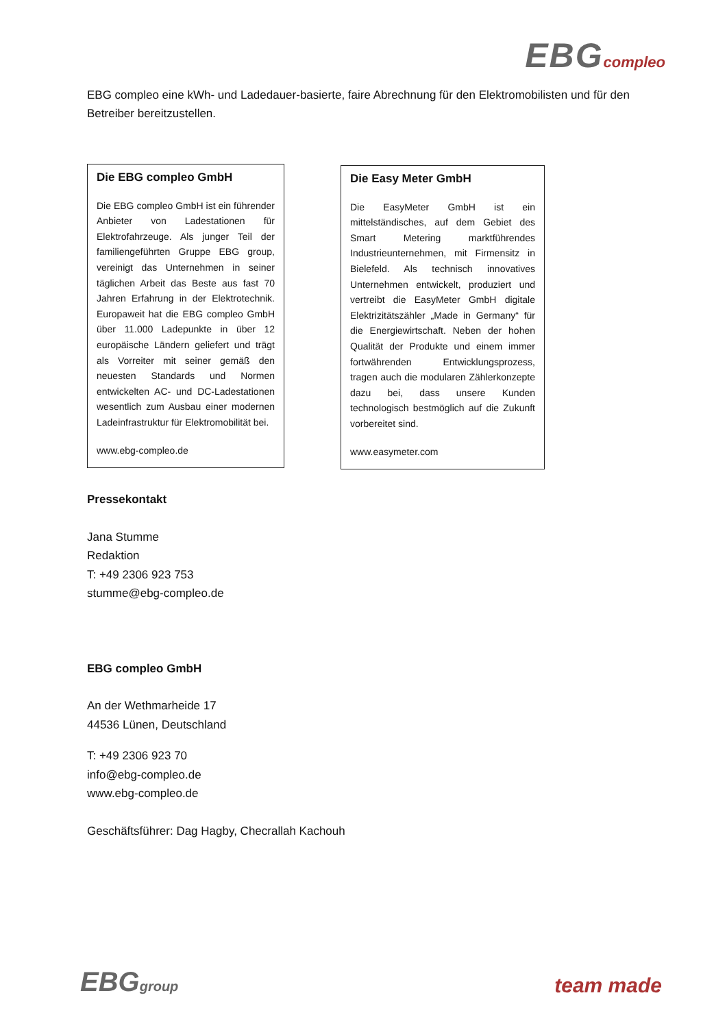EBG compleo
EBG compleo eine kWh- und Ladedauer-basierte, faire Abrechnung für den Elektromobilisten und für den Betreiber bereitzustellen.
Die EBG compleo GmbH
Die EBG compleo GmbH ist ein führender Anbieter von Ladestationen für Elektrofahrzeuge. Als junger Teil der familiengeführten Gruppe EBG group, vereinigt das Unternehmen in seiner täglichen Arbeit das Beste aus fast 70 Jahren Erfahrung in der Elektrotechnik. Europaweit hat die EBG compleo GmbH über 11.000 Ladepunkte in über 12 europäische Ländern geliefert und trägt als Vorreiter mit seiner gemäß den neuesten Standards und Normen entwickelten AC- und DC-Ladestationen wesentlich zum Ausbau einer modernen Ladeinfrastruktur für Elektromobilität bei.
www.ebg-compleo.de
Die Easy Meter GmbH
Die EasyMeter GmbH ist ein mittelständisches, auf dem Gebiet des Smart Metering marktführendes Industrieunternehmen, mit Firmensitz in Bielefeld. Als technisch innovatives Unternehmen entwickelt, produziert und vertreibt die EasyMeter GmbH digitale Elektrizitätszähler „Made in Germany“ für die Energiewirtschaft. Neben der hohen Qualität der Produkte und einem immer fortwährenden Entwicklungsprozess, tragen auch die modularen Zählerkonzepte dazu bei, dass unsere Kunden technologisch bestmöglich auf die Zukunft vorbereitet sind.
www.easymeter.com
Pressekontakt
Jana Stumme
Redaktion
T: +49 2306 923 753
stumme@ebg-compleo.de
EBG compleo GmbH
An der Wethmarheide 17
44536 Lünen, Deutschland
T: +49 2306 923 70
info@ebg-compleo.de
www.ebg-compleo.de
Geschäftsführer: Dag Hagby, Checrallah Kachouh
EBG group
team made